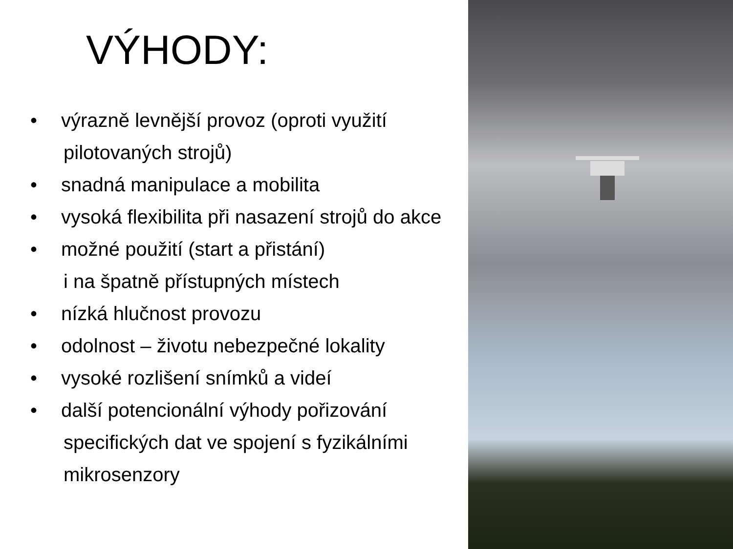VÝHODY:
• výrazně levnější provoz (oproti využití
pilotovaných strojů)
• snadná manipulace a mobilita
• vysoká flexibilita při nasazení strojů do akce
• možné použití (start a přistání)
i na špatně přístupných místech
• nízká hlučnost provozu
• odolnost – životu nebezpečné lokality
• vysoké rozlišení snímků a videí
• další potencionální výhody pořizování
specifických dat ve spojení s fyzikálními
mikrosenzory